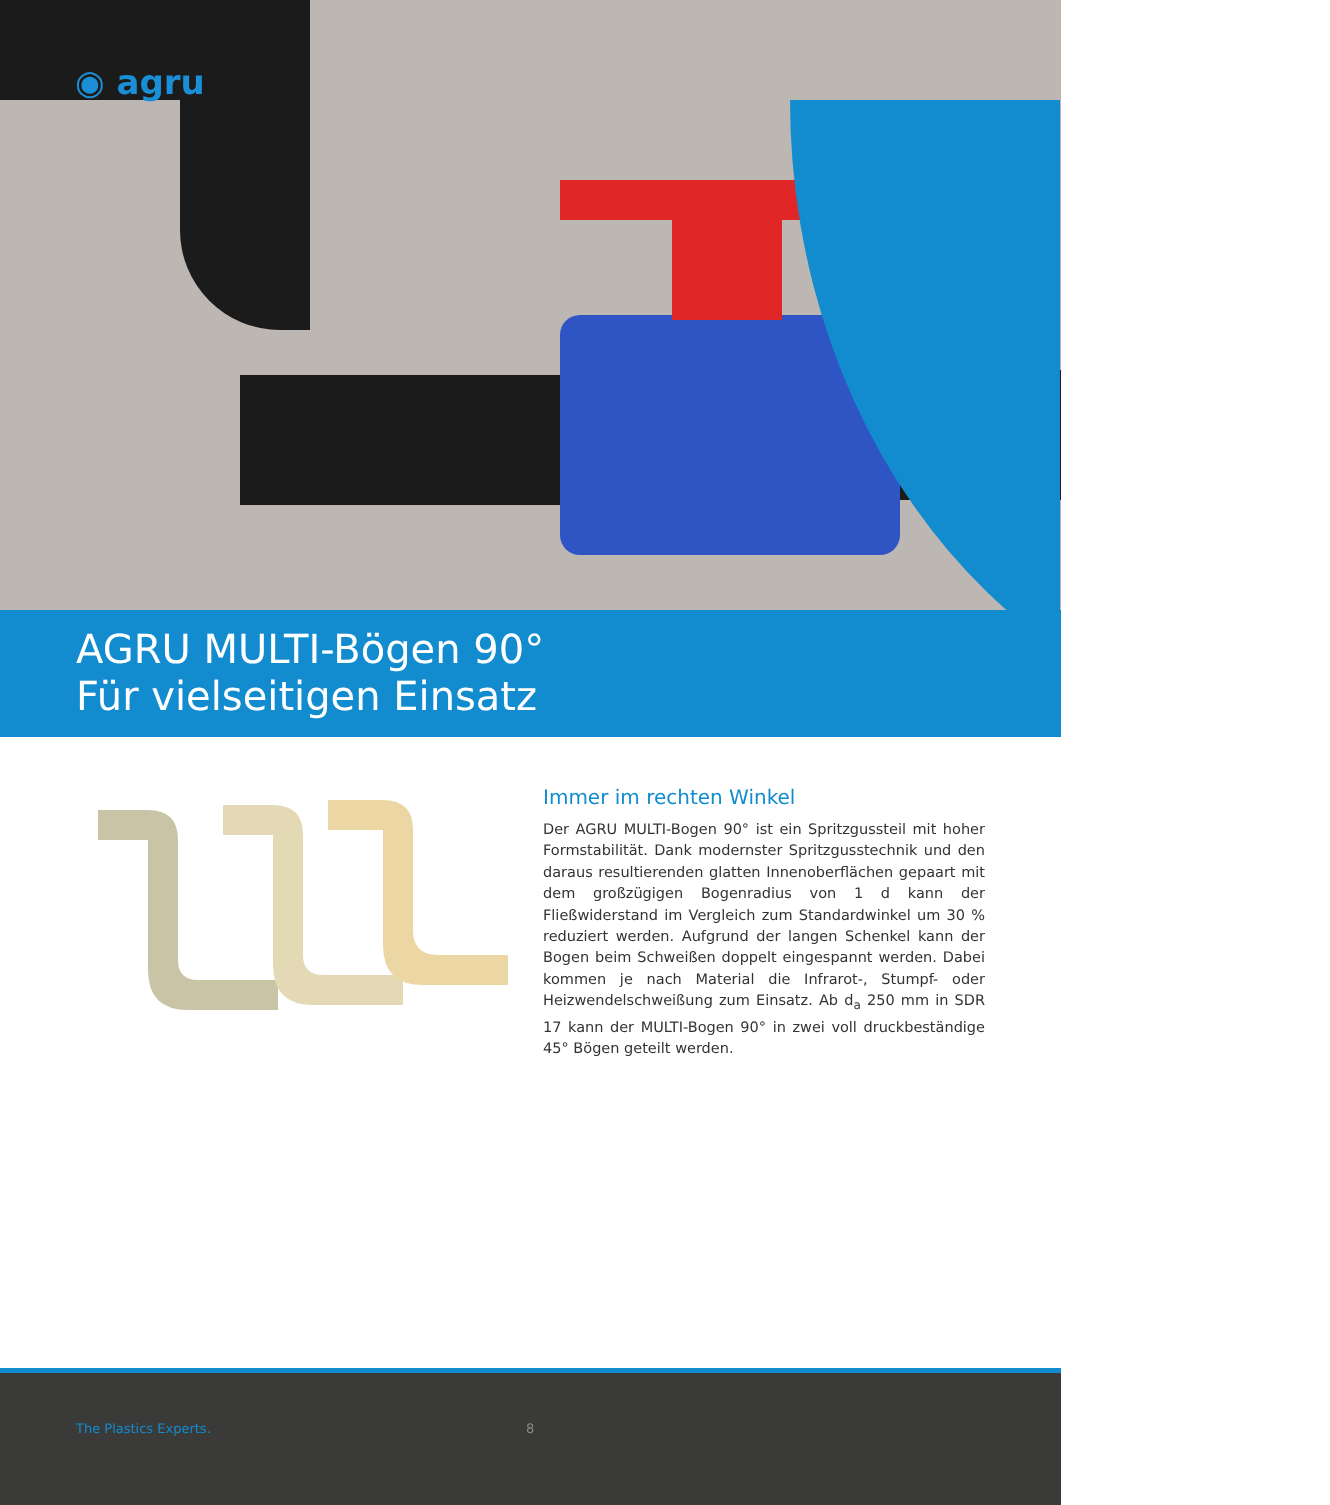◉ agru
AGRU MULTI-Bögen 90°
Für vielseitigen Einsatz
Immer im rechten Winkel
Der AGRU MULTI-Bogen 90° ist ein Spritzgussteil mit hoher Formstabilität. Dank modernster Spritzgusstechnik und den daraus resultierenden glatten Innenoberflächen gepaart mit dem großzügigen Bogenradius von 1 d kann der Fließwiderstand im Vergleich zum Standardwinkel um 30 % reduziert werden. Aufgrund der langen Schenkel kann der Bogen beim Schweißen doppelt eingespannt werden. Dabei kommen je nach Material die Infrarot-, Stumpf- oder Heizwendelschweißung zum Einsatz. Ab d<sub>a</sub> 250 mm in SDR 17 kann der MULTI-Bogen 90° in zwei voll druckbeständige 45° Bögen geteilt werden.
The Plastics Experts. 8